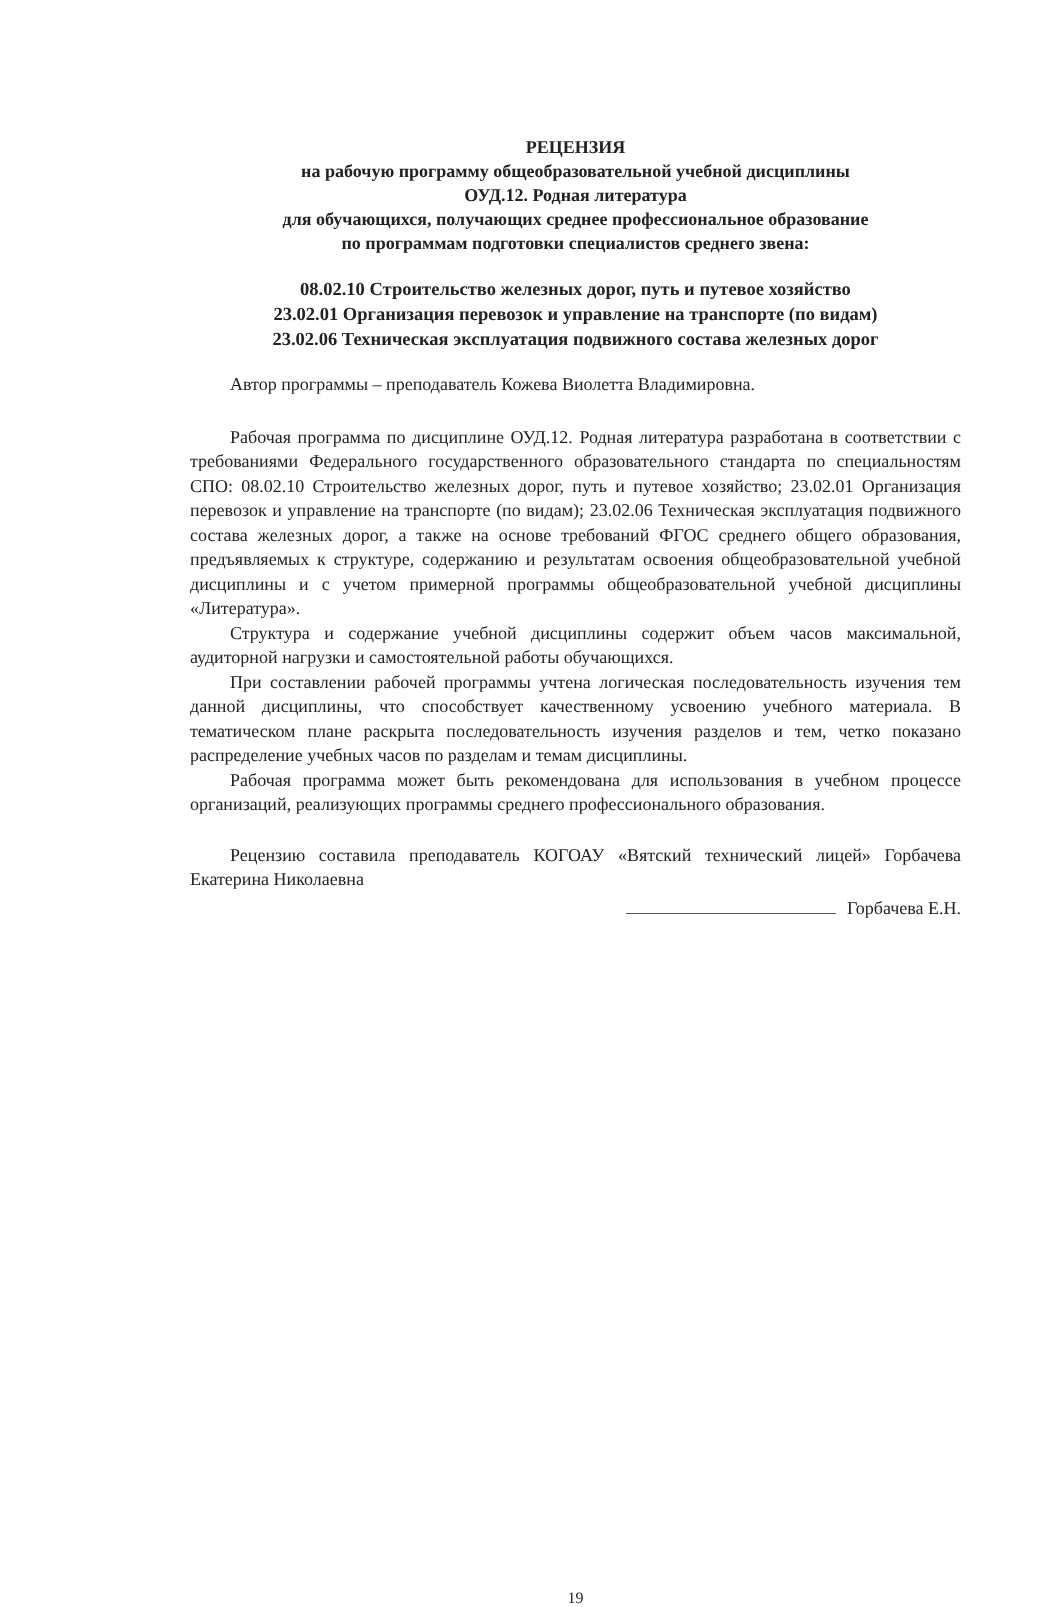РЕЦЕНЗИЯ
на рабочую программу общеобразовательной учебной дисциплины
ОУД.12. Родная литература
для обучающихся, получающих среднее профессиональное образование
по программам подготовки специалистов среднего звена:
08.02.10 Строительство железных дорог, путь и путевое хозяйство
23.02.01 Организация перевозок и управление на транспорте (по видам)
23.02.06 Техническая эксплуатация подвижного состава железных дорог
Автор программы – преподаватель Кожева Виолетта Владимировна.
Рабочая программа по дисциплине ОУД.12. Родная литература разработана в соответствии с требованиями Федерального государственного образовательного стандарта по специальностям СПО: 08.02.10 Строительство железных дорог, путь и путевое хозяйство; 23.02.01 Организация перевозок и управление на транспорте (по видам); 23.02.06 Техническая эксплуатация подвижного состава железных дорог, а также на основе требований ФГОС среднего общего образования, предъявляемых к структуре, содержанию и результатам освоения общеобразовательной учебной дисциплины и с учетом примерной программы общеобразовательной учебной дисциплины «Литература».
Структура и содержание учебной дисциплины содержит объем часов максимальной, аудиторной нагрузки и самостоятельной работы обучающихся.
При составлении рабочей программы учтена логическая последовательность изучения тем данной дисциплины, что способствует качественному усвоению учебного материала. В тематическом плане раскрыта последовательность изучения разделов и тем, четко показано распределение учебных часов по разделам и темам дисциплины.
Рабочая программа может быть рекомендована для использования в учебном процессе организаций, реализующих программы среднего профессионального образования.
Рецензию составила преподаватель КОГОАУ «Вятский технический лицей» Горбачева Екатерина Николаевна
Горбачева Е.Н.
19